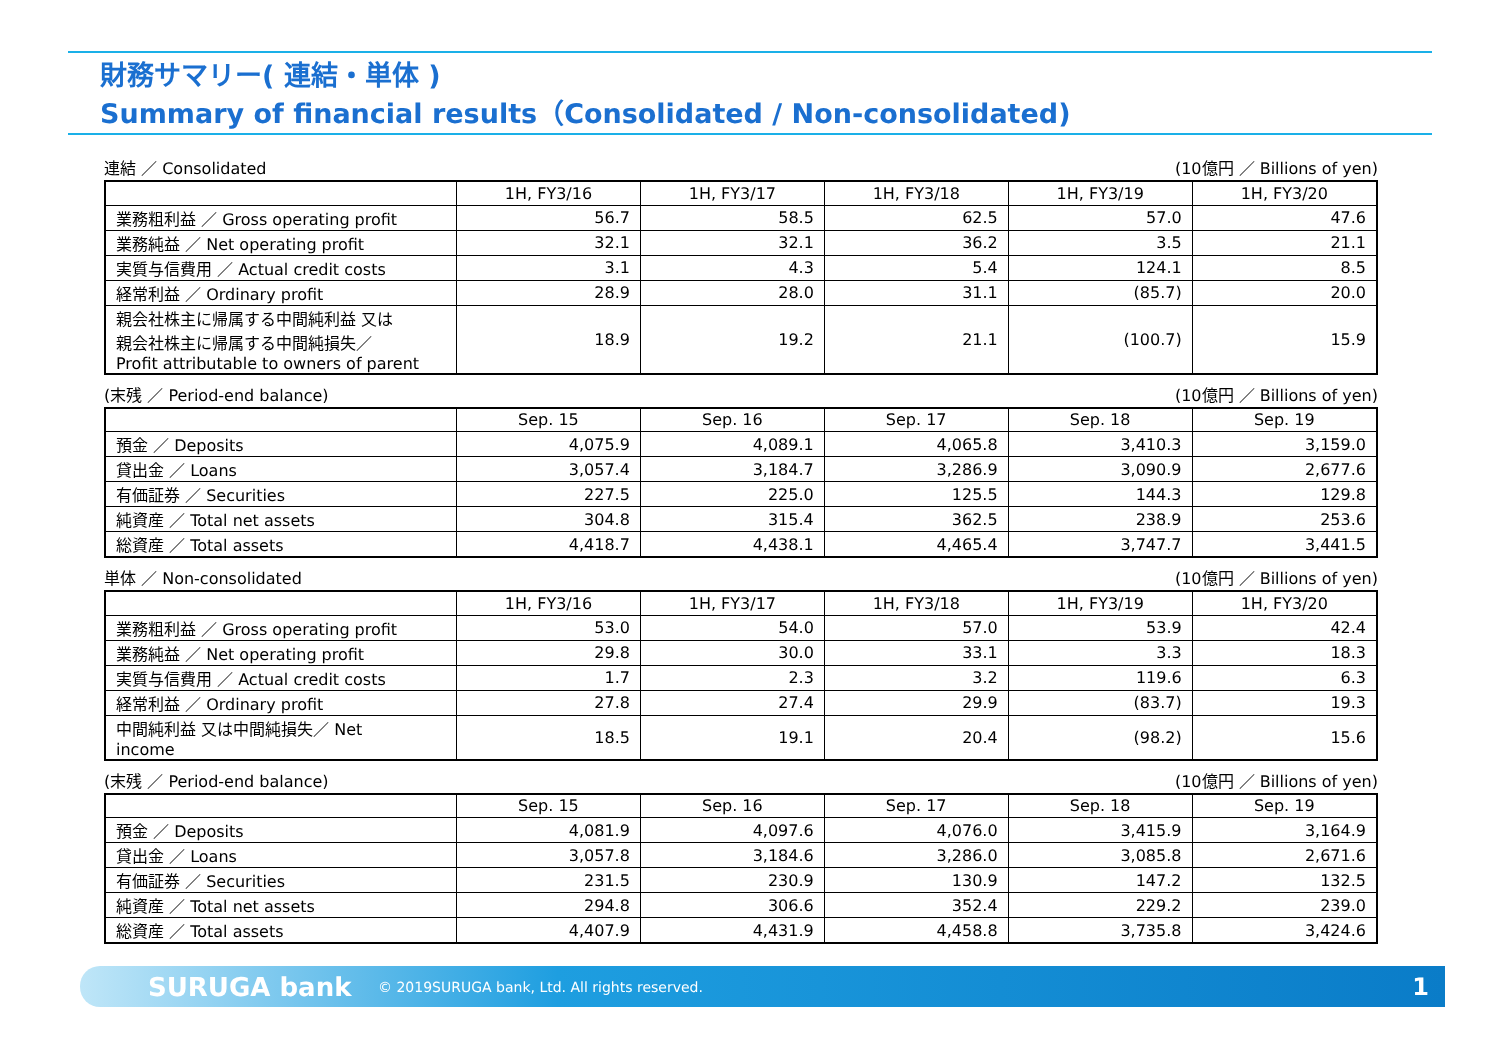財務サマリー( 連結・単体 )
Summary of financial results（Consolidated / Non-consolidated)
連結 ／ Consolidated (10億円 ／ Billions of yen)
| | 1H, FY3/16 | 1H, FY3/17 | 1H, FY3/18 | 1H, FY3/19 | 1H, FY3/20 |
| --- | --- | --- | --- | --- | --- |
| 業務粗利益 ／ Gross operating profit | 56.7 | 58.5 | 62.5 | 57.0 | 47.6 |
| 業務純益 ／ Net operating profit | 32.1 | 32.1 | 36.2 | 3.5 | 21.1 |
| 実質与信費用 ／ Actual credit costs | 3.1 | 4.3 | 5.4 | 124.1 | 8.5 |
| 経常利益 ／ Ordinary profit | 28.9 | 28.0 | 31.1 | (85.7) | 20.0 |
| 親会社株主に帰属する中間純利益 又は 親会社株主に帰属する中間純損失／ Profit attributable to owners of parent | 18.9 | 19.2 | 21.1 | (100.7) | 15.9 |
(末残 ／ Period-end balance) (10億円 ／ Billions of yen)
| | Sep. 15 | Sep. 16 | Sep. 17 | Sep. 18 | Sep. 19 |
| --- | --- | --- | --- | --- | --- |
| 預金 ／ Deposits | 4,075.9 | 4,089.1 | 4,065.8 | 3,410.3 | 3,159.0 |
| 貸出金 ／ Loans | 3,057.4 | 3,184.7 | 3,286.9 | 3,090.9 | 2,677.6 |
| 有価証券 ／ Securities | 227.5 | 225.0 | 125.5 | 144.3 | 129.8 |
| 純資産 ／ Total net assets | 304.8 | 315.4 | 362.5 | 238.9 | 253.6 |
| 総資産 ／ Total assets | 4,418.7 | 4,438.1 | 4,465.4 | 3,747.7 | 3,441.5 |
単体 ／ Non-consolidated (10億円 ／ Billions of yen)
| | 1H, FY3/16 | 1H, FY3/17 | 1H, FY3/18 | 1H, FY3/19 | 1H, FY3/20 |
| --- | --- | --- | --- | --- | --- |
| 業務粗利益 ／ Gross operating profit | 53.0 | 54.0 | 57.0 | 53.9 | 42.4 |
| 業務純益 ／ Net operating profit | 29.8 | 30.0 | 33.1 | 3.3 | 18.3 |
| 実質与信費用 ／ Actual credit costs | 1.7 | 2.3 | 3.2 | 119.6 | 6.3 |
| 経常利益 ／ Ordinary profit | 27.8 | 27.4 | 29.9 | (83.7) | 19.3 |
| 中間純利益 又は中間純損失／ Net income | 18.5 | 19.1 | 20.4 | (98.2) | 15.6 |
(末残 ／ Period-end balance) (10億円 ／ Billions of yen)
| | Sep. 15 | Sep. 16 | Sep. 17 | Sep. 18 | Sep. 19 |
| --- | --- | --- | --- | --- | --- |
| 預金 ／ Deposits | 4,081.9 | 4,097.6 | 4,076.0 | 3,415.9 | 3,164.9 |
| 貸出金 ／ Loans | 3,057.8 | 3,184.6 | 3,286.0 | 3,085.8 | 2,671.6 |
| 有価証券 ／ Securities | 231.5 | 230.9 | 130.9 | 147.2 | 132.5 |
| 純資産 ／ Total net assets | 294.8 | 306.6 | 352.4 | 229.2 | 239.0 |
| 総資産 ／ Total assets | 4,407.9 | 4,431.9 | 4,458.8 | 3,735.8 | 3,424.6 |
SURUGA bank © 2019SURUGA bank, Ltd. All rights reserved. 1